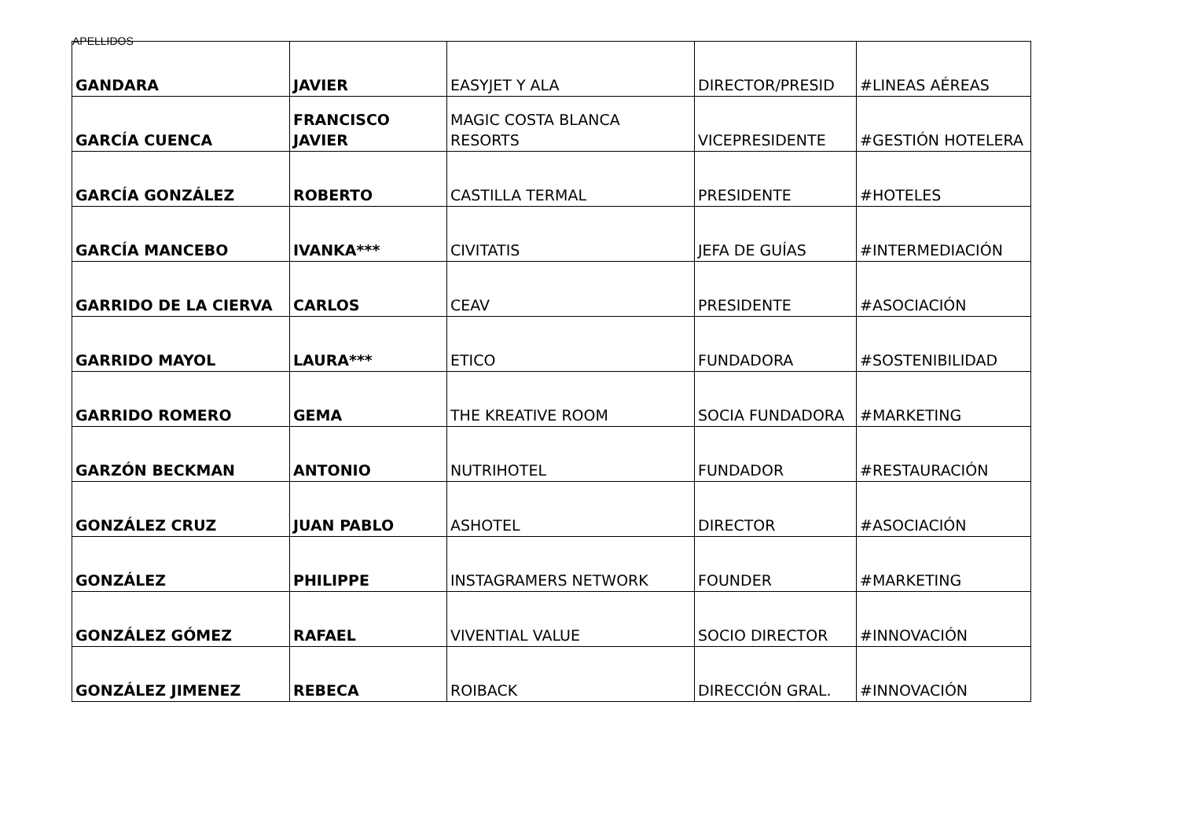APELLIDOS
| GANDARA | JAVIER | EASYJET Y ALA | DIRECTOR/PRESID | #LINEAS AÉREAS |
| GARCÍA CUENCA | FRANCISCO JAVIER | MAGIC COSTA BLANCA RESORTS | VICEPRESIDENTE | #GESTIÓN HOTELERA |
| GARCÍA GONZÁLEZ | ROBERTO | CASTILLA TERMAL | PRESIDENTE | #HOTELES |
| GARCÍA MANCEBO | IVANKA*** | CIVITATIS | JEFA DE GUÍAS | #INTERMEDIACIÓN |
| GARRIDO DE LA CIERVA | CARLOS | CEAV | PRESIDENTE | #ASOCIACIÓN |
| GARRIDO MAYOL | LAURA*** | ETICO | FUNDADORA | #SOSTENIBILIDAD |
| GARRIDO ROMERO | GEMA | THE KREATIVE ROOM | SOCIA FUNDADORA | #MARKETING |
| GARZÓN BECKMAN | ANTONIO | NUTRIHOTEL | FUNDADOR | #RESTAURACIÓN |
| GONZÁLEZ CRUZ | JUAN PABLO | ASHOTEL | DIRECTOR | #ASOCIACIÓN |
| GONZÁLEZ | PHILIPPE | INSTAGRAMERS NETWORK | FOUNDER | #MARKETING |
| GONZÁLEZ GÓMEZ | RAFAEL | VIVENTIAL VALUE | SOCIO DIRECTOR | #INNOVACIÓN |
| GONZÁLEZ JIMENEZ | REBECA | ROIBACK | DIRECCIÓN GRAL. | #INNOVACIÓN |